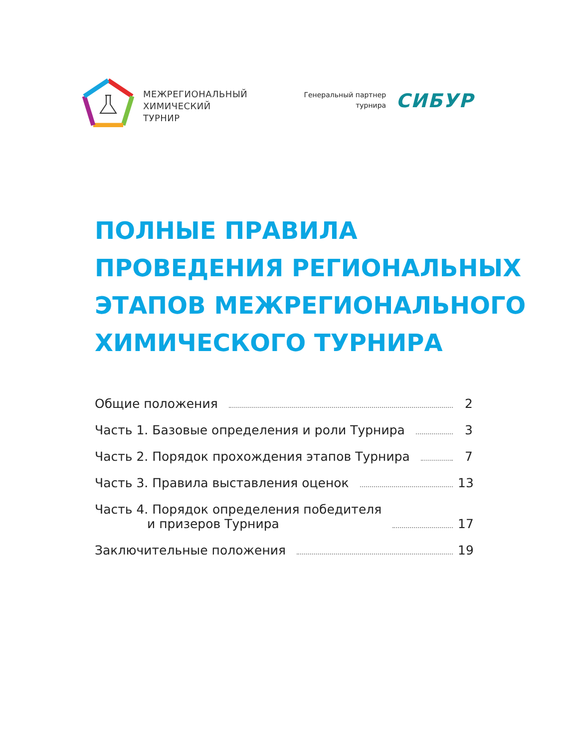МЕЖРЕГИОНАЛЬНЫЙ
ХИМИЧЕСКИЙ
ТУРНИР
Генеральный партнер
турнира
СИБУР
ПОЛНЫЕ ПРАВИЛА
ПРОВЕДЕНИЯ РЕГИОНАЛЬНЫХ
ЭТАПОВ МЕЖРЕГИОНАЛЬНОГО
ХИМИЧЕСКОГО ТУРНИРА
Общие положения 2
Часть 1. Базовые определения и роли Турнира 3
Часть 2. Порядок прохождения этапов Турнира 7
Часть 3. Правила выставления оценок 13
Часть 4. Порядок определения победителя
и призеров Турнира 17
Заключительные положения 19